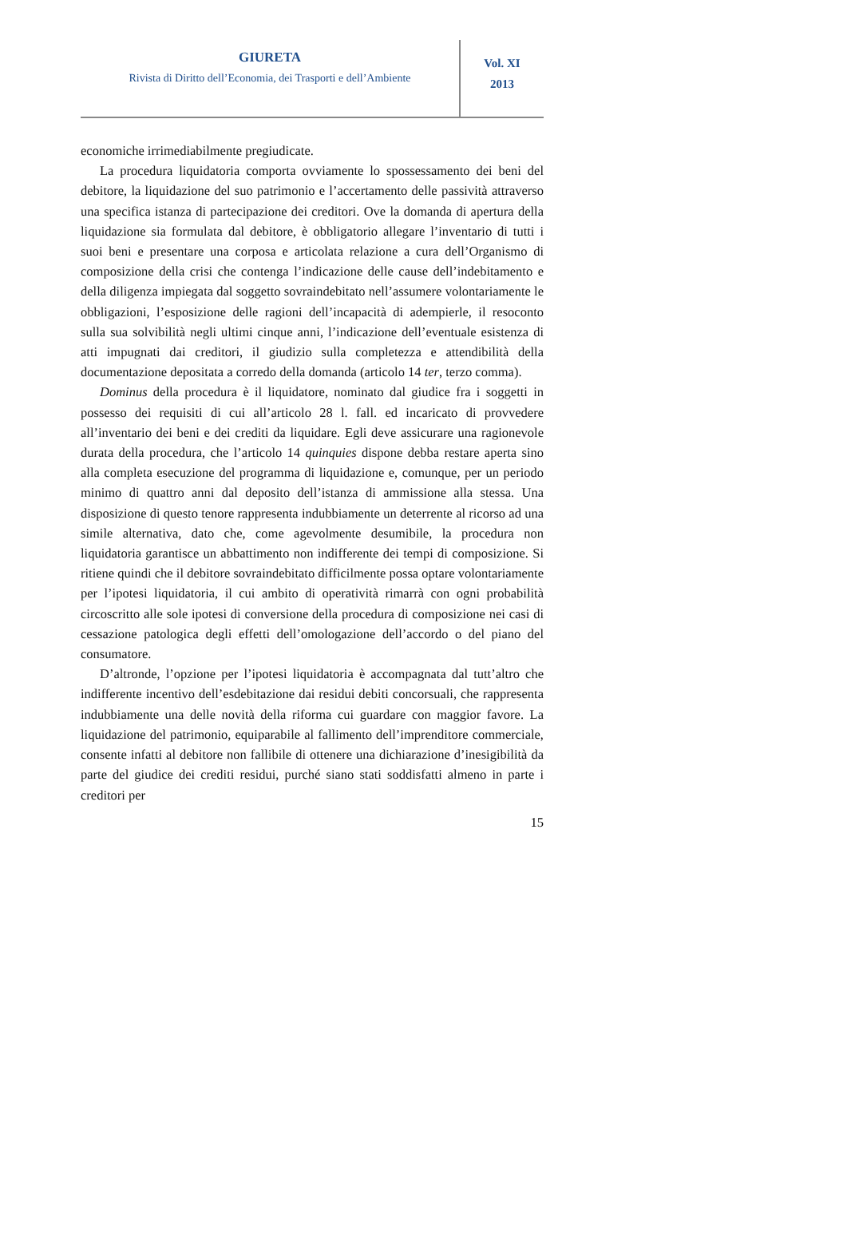GIURETA
Rivista di Diritto dell’Economia, dei Trasporti e dell’Ambiente
Vol. XI
2013
economiche irrimediabilmente pregiudicate.
La procedura liquidatoria comporta ovviamente lo spossessamento dei beni del debitore, la liquidazione del suo patrimonio e l’accertamento delle passività attraverso una specifica istanza di partecipazione dei creditori. Ove la domanda di apertura della liquidazione sia formulata dal debitore, è obbligatorio allegare l’inventario di tutti i suoi beni e presentare una corposa e articolata relazione a cura dell’Organismo di composizione della crisi che contenga l’indicazione delle cause dell’indebitamento e della diligenza impiegata dal soggetto sovraindebitato nell’assumere volontariamente le obbligazioni, l’esposizione delle ragioni dell’incapacità di adempierle, il resoconto sulla sua solvibilità negli ultimi cinque anni, l’indicazione dell’eventuale esistenza di atti impugnati dai creditori, il giudizio sulla completezza e attendibilità della documentazione depositata a corredo della domanda (articolo 14 ter, terzo comma).
Dominus della procedura è il liquidatore, nominato dal giudice fra i soggetti in possesso dei requisiti di cui all’articolo 28 l. fall. ed incaricato di provvedere all’inventario dei beni e dei crediti da liquidare. Egli deve assicurare una ragionevole durata della procedura, che l’articolo 14 quinquies dispone debba restare aperta sino alla completa esecuzione del programma di liquidazione e, comunque, per un periodo minimo di quattro anni dal deposito dell’istanza di ammissione alla stessa. Una disposizione di questo tenore rappresenta indubbiamente un deterrente al ricorso ad una simile alternativa, dato che, come agevolmente desumibile, la procedura non liquidatoria garantisce un abbattimento non indifferente dei tempi di composizione. Si ritiene quindi che il debitore sovraindebitato difficilmente possa optare volontariamente per l’ipotesi liquidatoria, il cui ambito di operatività rimarrà con ogni probabilità circoscritto alle sole ipotesi di conversione della procedura di composizione nei casi di cessazione patologica degli effetti dell’omologazione dell’accordo o del piano del consumatore.
D’altronde, l’opzione per l’ipotesi liquidatoria è accompagnata dal tutt’altro che indifferente incentivo dell’esdebitazione dai residui debiti concorsuali, che rappresenta indubbiamente una delle novità della riforma cui guardare con maggior favore. La liquidazione del patrimonio, equiparabile al fallimento dell’imprenditore commerciale, consente infatti al debitore non fallibile di ottenere una dichiarazione d’inesigibilità da parte del giudice dei crediti residui, purché siano stati soddisfatti almeno in parte i creditori per
15